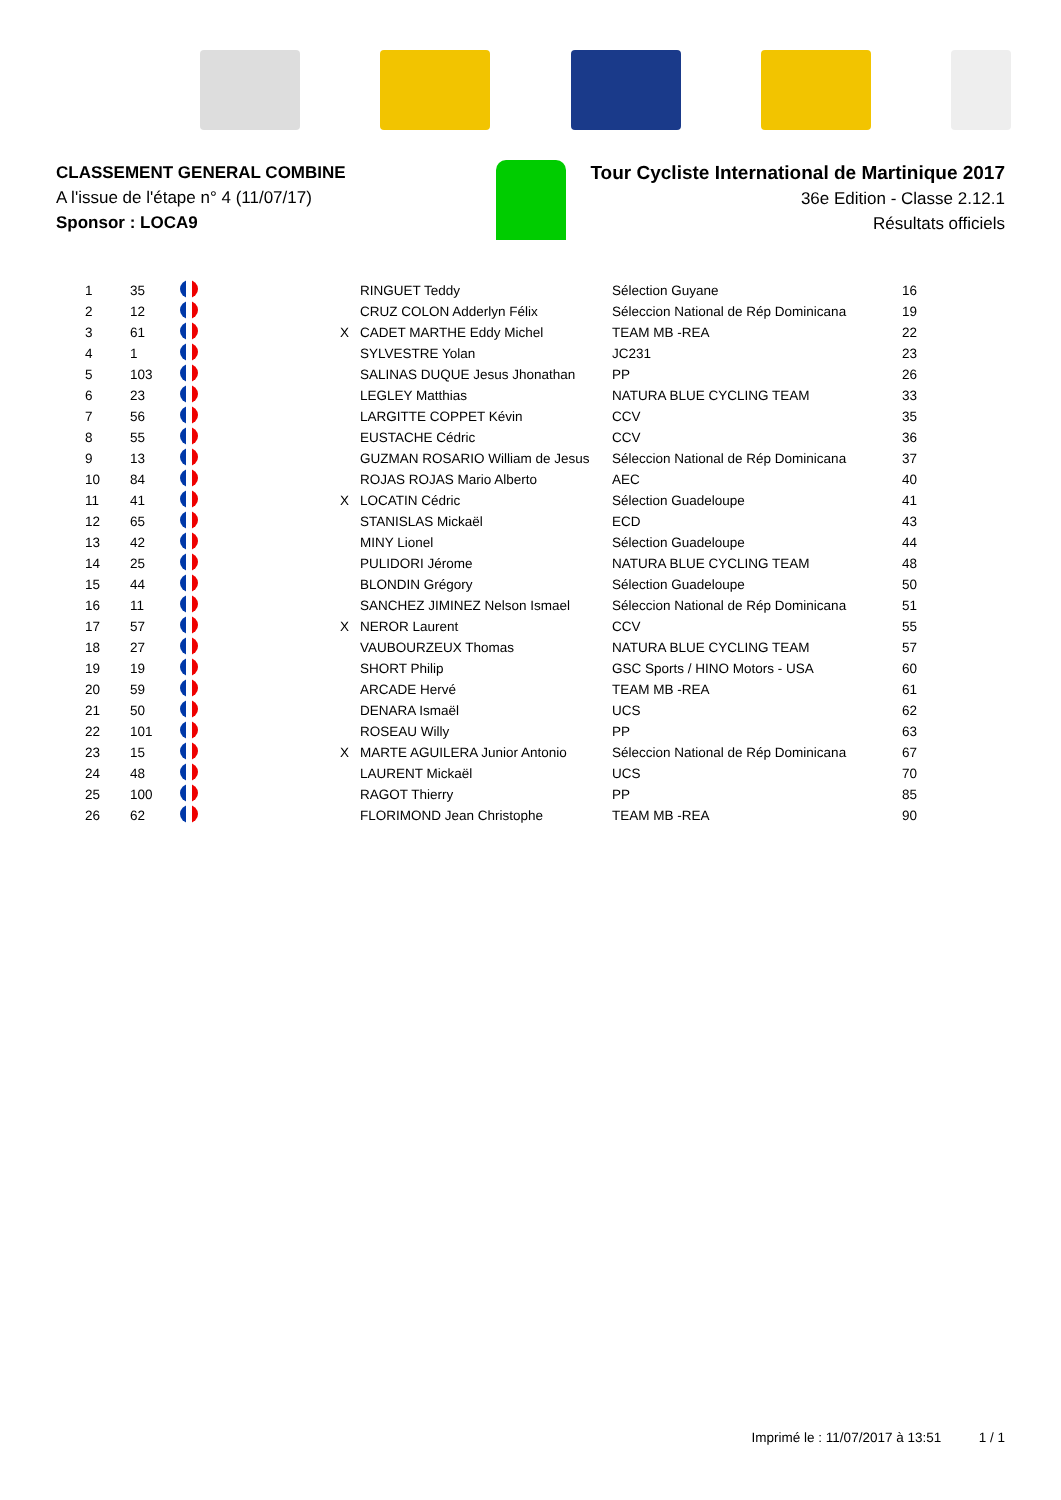CLASSEMENT GENERAL COMBINE
A l'issue de l'étape n° 4 (11/07/17)
Sponsor : LOCA9
Tour Cycliste International de Martinique 2017
36e Edition - Classe 2.12.1
Résultats officiels
| 1 | 35 | | | RINGUET Teddy | Sélection Guyane | 16 |
| 2 | 12 | | | CRUZ COLON Adderlyn Félix | Séleccion National de Rép Dominicana | 19 |
| 3 | 61 | | X | CADET MARTHE Eddy Michel | TEAM MB -REA | 22 |
| 4 | 1 | | | SYLVESTRE Yolan | JC231 | 23 |
| 5 | 103 | | | SALINAS DUQUE Jesus Jhonathan | PP | 26 |
| 6 | 23 | | | LEGLEY Matthias | NATURA BLUE CYCLING TEAM | 33 |
| 7 | 56 | | | LARGITTE COPPET Kévin | CCV | 35 |
| 8 | 55 | | | EUSTACHE Cédric | CCV | 36 |
| 9 | 13 | | | GUZMAN ROSARIO William de Jesus | Séleccion National de Rép Dominicana | 37 |
| 10 | 84 | | | ROJAS ROJAS Mario Alberto | AEC | 40 |
| 11 | 41 | | X | LOCATIN Cédric | Sélection Guadeloupe | 41 |
| 12 | 65 | | | STANISLAS Mickaël | ECD | 43 |
| 13 | 42 | | | MINY Lionel | Sélection Guadeloupe | 44 |
| 14 | 25 | | | PULIDORI Jérome | NATURA BLUE CYCLING TEAM | 48 |
| 15 | 44 | | | BLONDIN Grégory | Sélection Guadeloupe | 50 |
| 16 | 11 | | | SANCHEZ JIMINEZ Nelson Ismael | Séleccion National de Rép Dominicana | 51 |
| 17 | 57 | | X | NEROR Laurent | CCV | 55 |
| 18 | 27 | | | VAUBOURZEUX Thomas | NATURA BLUE CYCLING TEAM | 57 |
| 19 | 19 | | | SHORT Philip | GSC Sports / HINO Motors - USA | 60 |
| 20 | 59 | | | ARCADE Hervé | TEAM MB -REA | 61 |
| 21 | 50 | | | DENARA Ismaël | UCS | 62 |
| 22 | 101 | | | ROSEAU Willy | PP | 63 |
| 23 | 15 | | X | MARTE AGUILERA Junior Antonio | Séleccion National de Rép Dominicana | 67 |
| 24 | 48 | | | LAURENT Mickaël | UCS | 70 |
| 25 | 100 | | | RAGOT Thierry | PP | 85 |
| 26 | 62 | | | FLORIMOND Jean Christophe | TEAM MB -REA | 90 |
Imprimé le : 11/07/2017 à 13:51 1 / 1